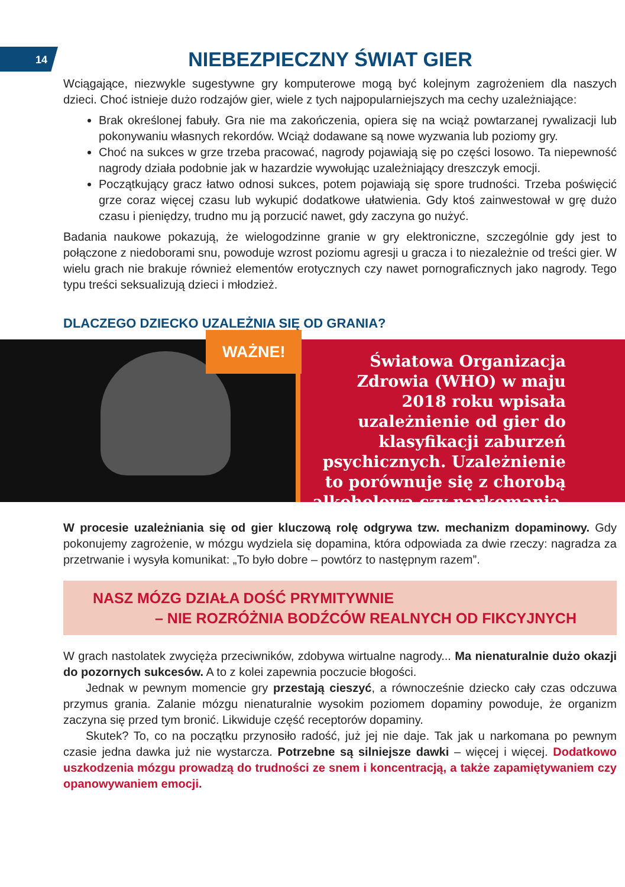14
NIEBEZPIECZNY ŚWIAT GIER
Wciągające, niezwykle sugestywne gry komputerowe mogą być kolejnym zagrożeniem dla naszych dzieci. Choć istnieje dużo rodzajów gier, wiele z tych najpopularniejszych ma cechy uzależniające:
Brak określonej fabuły. Gra nie ma zakończenia, opiera się na wciąż powtarzanej rywalizacji lub pokonywaniu własnych rekordów. Wciąż dodawane są nowe wyzwania lub poziomy gry.
Choć na sukces w grze trzeba pracować, nagrody pojawiają się po części losowo. Ta niepewność nagrody działa podobnie jak w hazardzie wywołując uzależniający dreszczyk emocji.
Początkujący gracz łatwo odnosi sukces, potem pojawiają się spore trudności. Trzeba poświęcić grze coraz więcej czasu lub wykupić dodatkowe ułatwienia. Gdy ktoś zainwestował w grę dużo czasu i pieniędzy, trudno mu ją porzucić nawet, gdy zaczyna go nużyć.
Badania naukowe pokazują, że wielogodzinne granie w gry elektroniczne, szczególnie gdy jest to połączone z niedoborami snu, powoduje wzrost poziomu agresji u gracza i to niezależnie od treści gier. W wielu grach nie brakuje również elementów erotycznych czy nawet pornograficznych jako nagrody. Tego typu treści seksualizują dzieci i młodzież.
DLACZEGO DZIECKO UZALEŻNIA SIĘ OD GRANIA?
WAŻNE!
Światowa Organizacja Zdrowia (WHO) w maju 2018 roku wpisała uzależnienie od gier do klasyfikacji zaburzeń psychicznych. Uzależnienie to porównuje się z chorobą alkoholową czy narkomanią.
W procesie uzależniania się od gier kluczową rolę odgrywa tzw. mechanizm dopaminowy. Gdy pokonujemy zagrożenie, w mózgu wydziela się dopamina, która odpowiada za dwie rzeczy: nagradza za przetrwanie i wysyła komunikat: „To było dobre – powtórz to następnym razem”.
NASZ MÓZG DZIAŁA DOŚĆ PRYMITYWNIE
– NIE ROZRÓŻNIA BODŹCÓW REALNYCH OD FIKCYJNYCH
W grach nastolatek zwycięża przeciwników, zdobywa wirtualne nagrody... Ma nienaturalnie dużo okazji do pozornych sukcesów. A to z kolei zapewnia poczucie błogości.
Jednak w pewnym momencie gry przestają cieszyć, a równocześnie dziecko cały czas odczuwa przymus grania. Zalanie mózgu nienaturalnie wysokim poziomem dopaminy powoduje, że organizm zaczyna się przed tym bronić. Likwiduje część receptorów dopaminy.
Skutek? To, co na początku przynosiło radość, już jej nie daje. Tak jak u narkomana po pewnym czasie jedna dawka już nie wystarcza. Potrzebne są silniejsze dawki – więcej i więcej. Dodatkowo uszkodzenia mózgu prowadzą do trudności ze snem i koncentracją, a także zapamiętywaniem czy opanowywaniem emocji.